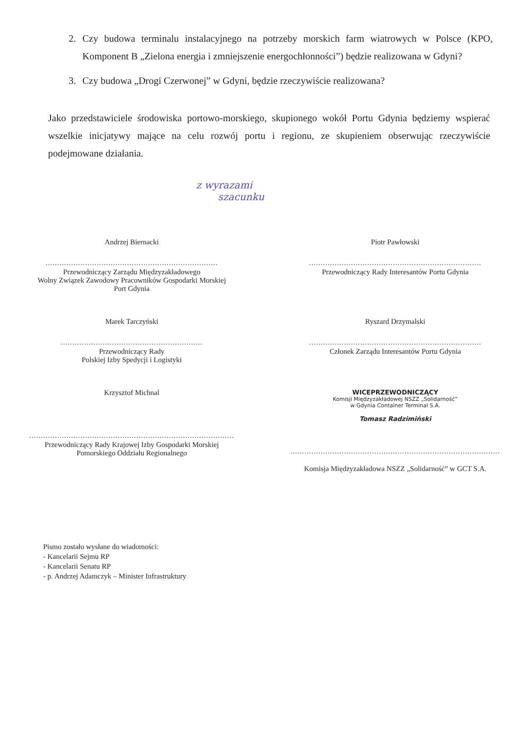2. Czy budowa terminalu instalacyjnego na potrzeby morskich farm wiatrowych w Polsce (KPO, Komponent B „Zielona energia i zmniejszenie energochłonności”) będzie realizowana w Gdyni?
3. Czy budowa „Drogi Czerwonej” w Gdyni, będzie rzeczywiście realizowana?
Jako przedstawiciele środowiska portowo-morskiego, skupionego wokół Portu Gdynia będziemy wspierać wszelkie inicjatywy mające na celu rozwój portu i regionu, ze skupieniem obserwując rzeczywiście podejmowane działania.
z wyrazami
szacunku
Andrzej Biernacki
..........................................................................
Przewodniczący Zarządu Międzyzakładowego
Wolny Związek Zawodowy Pracowników Gospodarki Morskiej
Port Gdynia
Piotr Pawłowski
..........................................................................
Przewodniczący Rady Interesantów Portu Gdynia
Marek Tarczyński
.............................................................
Przewodniczący Rady
Polskiej Izby Spedycji i Logistyki
Ryszard Drzymalski
..........................................................................
Członek Zarządu Interesantów Portu Gdynia
Krzysztof Michnal
........................................................................................
Przewodniczący Rady Krajowej Izby Gospodarki Morskiej
Pomorskiego Oddziału Regionalnego
WICEPRZEWODNICZĄCY
Komisji Międzyzakładowej NSZZ „Solidarność”
w Gdynia Container Terminal S.A.
Tomasz Radzimiński
..........................................................................................
Komisja Międzyzakładowa NSZZ „Solidarność” w GCT S.A.
Pismo zostało wysłane do wiadomości:
- Kancelarii Sejmu RP
- Kancelarii Senatu RP
- p. Andrzej Adamczyk – Minister Infrastruktury